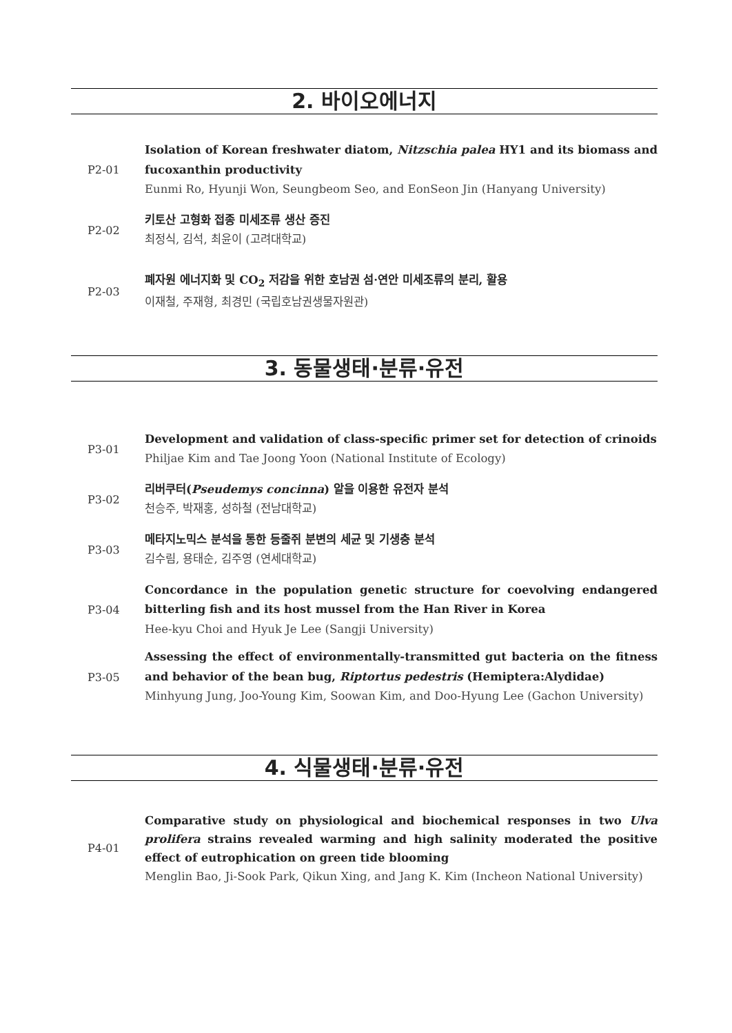2. 바이오에너지
P2-01
Isolation of Korean freshwater diatom, Nitzschia palea HY1 and its biomass and fucoxanthin productivity
Eunmi Ro, Hyunji Won, Seungbeom Seo, and EonSeon Jin (Hanyang University)
P2-02
키토산 고형화 접종 미세조류 생산 증진
최정식, 김석, 최윤이 (고려대학교)
P2-03
폐자원 에너지화 및 CO<sub>2</sub> 저감을 위한 호남권 섬·연안 미세조류의 분리, 활용
이재철, 주재형, 최경민 (국립호남권생물자원관)
3. 동물생태·분류·유전
P3-01
Development and validation of class-specific primer set for detection of crinoids
Philjae Kim and Tae Joong Yoon (National Institute of Ecology)
P3-02
리버쿠터(Pseudemys concinna) 알을 이용한 유전자 분석
천승주, 박재홍, 성하철 (전남대학교)
P3-03
메타지노믹스 분석을 통한 등줄쥐 분변의 세균 및 기생충 분석
김수림, 용태순, 김주영 (연세대학교)
P3-04
Concordance in the population genetic structure for coevolving endangered bitterling fish and its host mussel from the Han River in Korea
Hee-kyu Choi and Hyuk Je Lee (Sangji University)
P3-05
Assessing the effect of environmentally-transmitted gut bacteria on the fitness and behavior of the bean bug, Riptortus pedestris (Hemiptera:Alydidae)
Minhyung Jung, Joo-Young Kim, Soowan Kim, and Doo-Hyung Lee (Gachon University)
4. 식물생태·분류·유전
P4-01
Comparative study on physiological and biochemical responses in two Ulva prolifera strains revealed warming and high salinity moderated the positive effect of eutrophication on green tide blooming
Menglin Bao, Ji-Sook Park, Qikun Xing, and Jang K. Kim (Incheon National University)